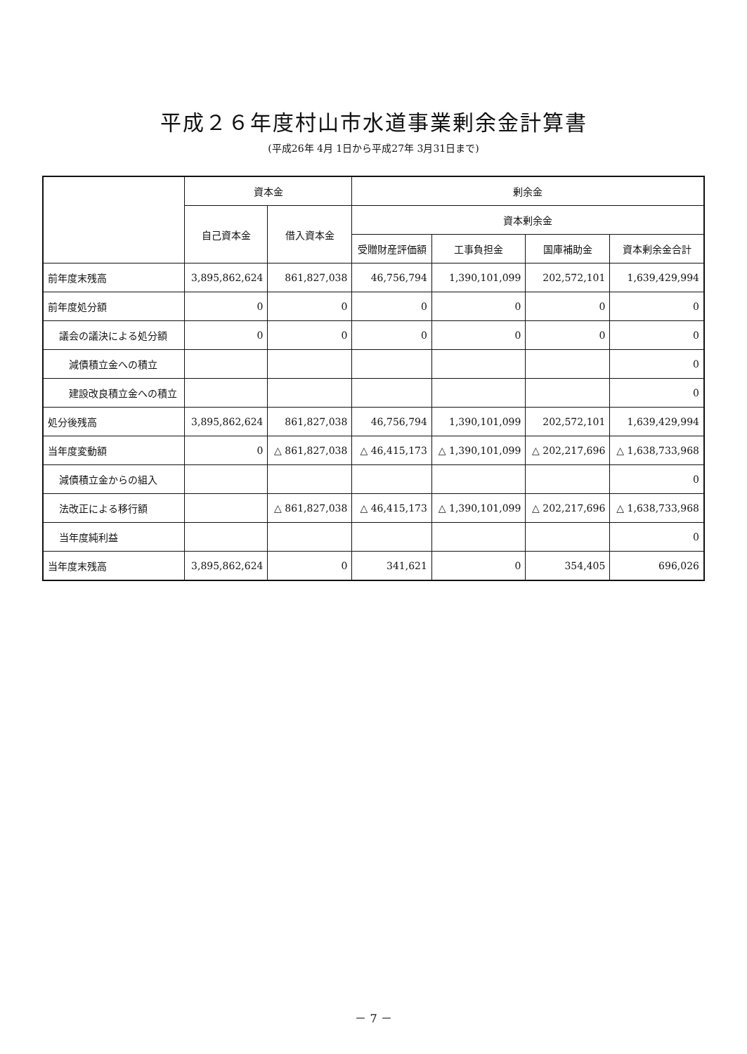平成２６年度村山市水道事業剰余金計算書
(平成26年 4月 1日から平成27年 3月31日まで)
| | 資本金 | | 剰余金 | | | |
| --- | --- | --- | --- | --- | --- | --- |
| | 自己資本金 | 借入資本金 | 資本剰余金 | | | |
| | | | 受贈財産評価額 | 工事負担金 | 国庫補助金 | 資本剰余金合計 |
| 前年度末残高 | 3,895,862,624 | 861,827,038 | 46,756,794 | 1,390,101,099 | 202,572,101 | 1,639,429,994 |
| 前年度処分額 | 0 | 0 | 0 | 0 | 0 | 0 |
| 議会の議決による処分額 | 0 | 0 | 0 | 0 | 0 | 0 |
| 減債積立金への積立 | | | | | | 0 |
| 建設改良積立金への積立 | | | | | | 0 |
| 処分後残高 | 3,895,862,624 | 861,827,038 | 46,756,794 | 1,390,101,099 | 202,572,101 | 1,639,429,994 |
| 当年度変動額 | 0 | △ 861,827,038 | △ 46,415,173 | △ 1,390,101,099 | △ 202,217,696 | △ 1,638,733,968 |
| 減債積立金からの組入 | | | | | | 0 |
| 法改正による移行額 | | △ 861,827,038 | △ 46,415,173 | △ 1,390,101,099 | △ 202,217,696 | △ 1,638,733,968 |
| 当年度純利益 | | | | | | 0 |
| 当年度末残高 | 3,895,862,624 | 0 | 341,621 | 0 | 354,405 | 696,026 |
－ 7 －